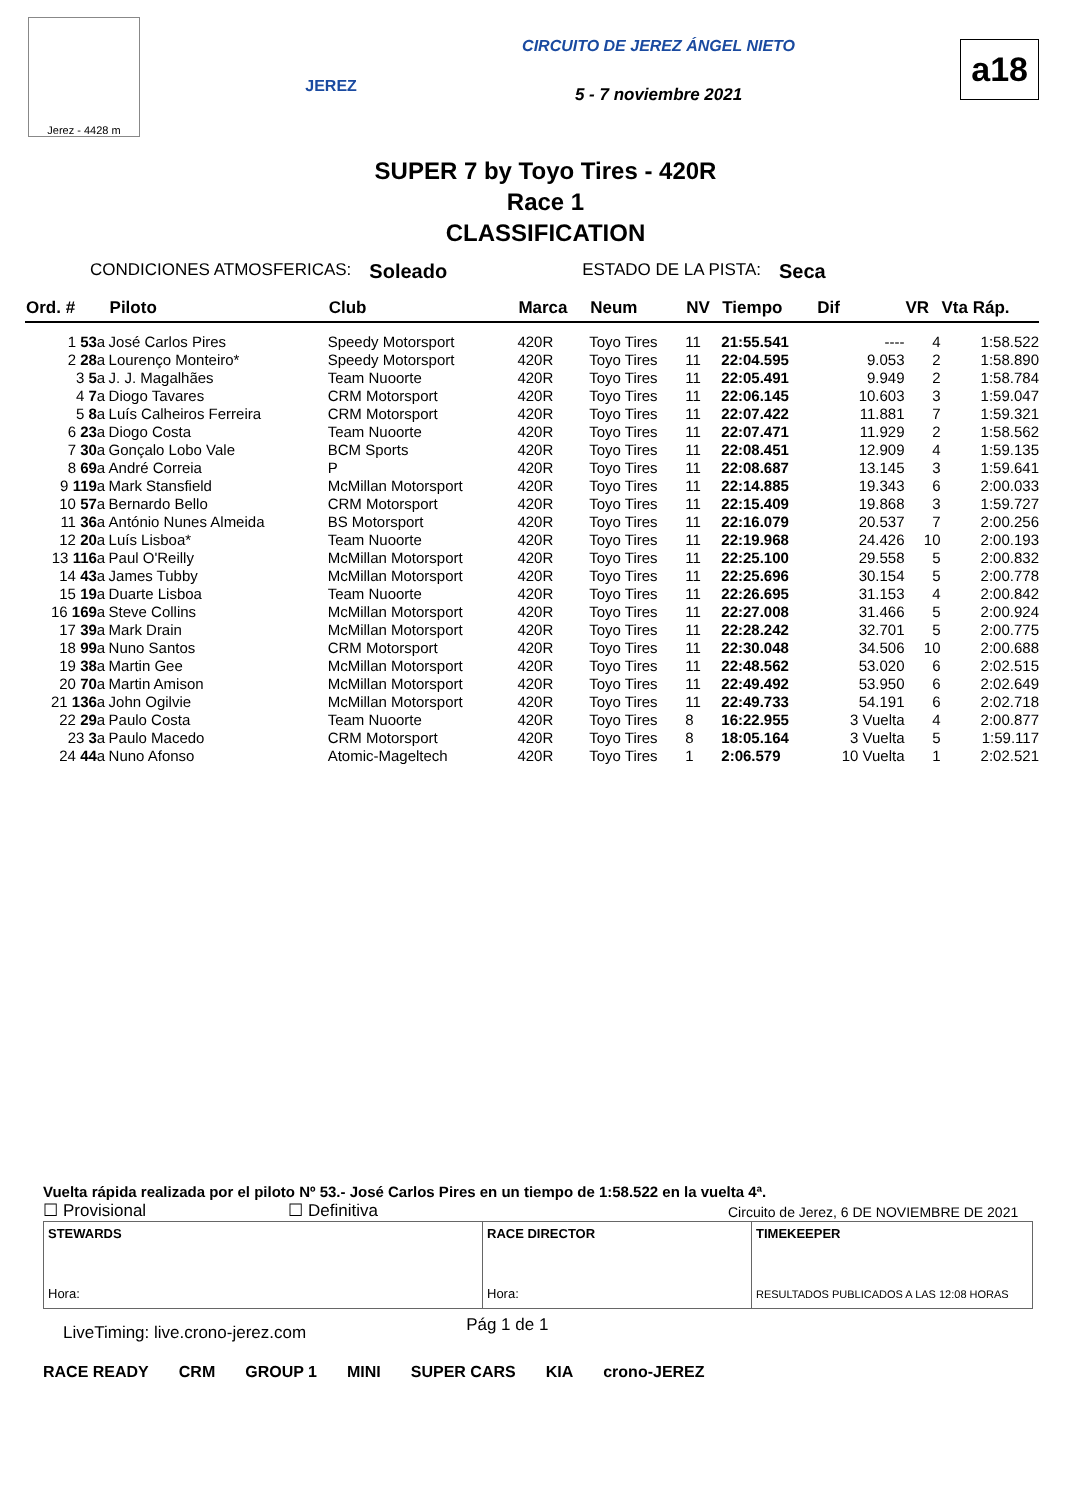Jerez - 4428 m
JEREZ
CIRCUITO DE JEREZ ÁNGEL NIETO
5 - 7 noviembre 2021
a18
SUPER 7 by Toyo Tires - 420R
Race 1
CLASSIFICATION
CONDICIONES ATMOSFERICAS: Soleado ESTADO DE LA PISTA: Seca
| Ord. # | | Piloto | Club | Marca | Neum | NV | Tiempo | Dif | VR | Vta Ráp. |
| --- | --- | --- | --- | --- | --- | --- | --- | --- | --- | --- |
| 1 53 | a | José Carlos Pires | Speedy Motorsport | 420R | Toyo Tires | 11 | 21:55.541 | ---- | 4 | 1:58.522 |
| 2 28 | a | Lourenço Monteiro* | Speedy Motorsport | 420R | Toyo Tires | 11 | 22:04.595 | 9.053 | 2 | 1:58.890 |
| 3 5 | a | J. J. Magalhães | Team Nuoorte | 420R | Toyo Tires | 11 | 22:05.491 | 9.949 | 2 | 1:58.784 |
| 4 7 | a | Diogo Tavares | CRM Motorsport | 420R | Toyo Tires | 11 | 22:06.145 | 10.603 | 3 | 1:59.047 |
| 5 8 | a | Luís Calheiros Ferreira | CRM Motorsport | 420R | Toyo Tires | 11 | 22:07.422 | 11.881 | 7 | 1:59.321 |
| 6 23 | a | Diogo Costa | Team Nuoorte | 420R | Toyo Tires | 11 | 22:07.471 | 11.929 | 2 | 1:58.562 |
| 7 30 | a | Gonçalo Lobo Vale | BCM Sports | 420R | Toyo Tires | 11 | 22:08.451 | 12.909 | 4 | 1:59.135 |
| 8 69 | a | André Correia | P | 420R | Toyo Tires | 11 | 22:08.687 | 13.145 | 3 | 1:59.641 |
| 9 119 | a | Mark Stansfield | McMillan Motorsport | 420R | Toyo Tires | 11 | 22:14.885 | 19.343 | 6 | 2:00.033 |
| 10 57 | a | Bernardo Bello | CRM Motorsport | 420R | Toyo Tires | 11 | 22:15.409 | 19.868 | 3 | 1:59.727 |
| 11 36 | a | António Nunes Almeida | BS Motorsport | 420R | Toyo Tires | 11 | 22:16.079 | 20.537 | 7 | 2:00.256 |
| 12 20 | a | Luís Lisboa* | Team Nuoorte | 420R | Toyo Tires | 11 | 22:19.968 | 24.426 | 10 | 2:00.193 |
| 13 116 | a | Paul O'Reilly | McMillan Motorsport | 420R | Toyo Tires | 11 | 22:25.100 | 29.558 | 5 | 2:00.832 |
| 14 43 | a | James Tubby | McMillan Motorsport | 420R | Toyo Tires | 11 | 22:25.696 | 30.154 | 5 | 2:00.778 |
| 15 19 | a | Duarte Lisboa | Team Nuoorte | 420R | Toyo Tires | 11 | 22:26.695 | 31.153 | 4 | 2:00.842 |
| 16 169 | a | Steve Collins | McMillan Motorsport | 420R | Toyo Tires | 11 | 22:27.008 | 31.466 | 5 | 2:00.924 |
| 17 39 | a | Mark Drain | McMillan Motorsport | 420R | Toyo Tires | 11 | 22:28.242 | 32.701 | 5 | 2:00.775 |
| 18 99 | a | Nuno Santos | CRM Motorsport | 420R | Toyo Tires | 11 | 22:30.048 | 34.506 | 10 | 2:00.688 |
| 19 38 | a | Martin Gee | McMillan Motorsport | 420R | Toyo Tires | 11 | 22:48.562 | 53.020 | 6 | 2:02.515 |
| 20 70 | a | Martin Amison | McMillan Motorsport | 420R | Toyo Tires | 11 | 22:49.492 | 53.950 | 6 | 2:02.649 |
| 21 136 | a | John Ogilvie | McMillan Motorsport | 420R | Toyo Tires | 11 | 22:49.733 | 54.191 | 6 | 2:02.718 |
| 22 29 | a | Paulo Costa | Team Nuoorte | 420R | Toyo Tires | 8 | 16:22.955 | 3 Vuelta | 4 | 2:00.877 |
| 23 3 | a | Paulo Macedo | CRM Motorsport | 420R | Toyo Tires | 8 | 18:05.164 | 3 Vuelta | 5 | 1:59.117 |
| 24 44 | a | Nuno Afonso | Atomic-Mageltech | 420R | Toyo Tires | 1 | 2:06.579 | 10 Vuelta | 1 | 2:02.521 |
Vuelta rápida realizada por el piloto Nº 53.- José Carlos Pires en un tiempo de 1:58.522 en la vuelta 4ª.
☐ Provisional ☐ Definitiva Circuito de Jerez, 6 DE NOVIEMBRE DE 2021
| STEWARDS Hora: | RACE DIRECTOR Hora: | TIMEKEEPER RESULTADOS PUBLICADOS A LAS 12:08 HORAS |
LiveTiming: live.crono-jerez.com Pág 1 de 1
RACE READY CRM GROUP 1 MINI SUPER CARS KIA crono-JEREZ